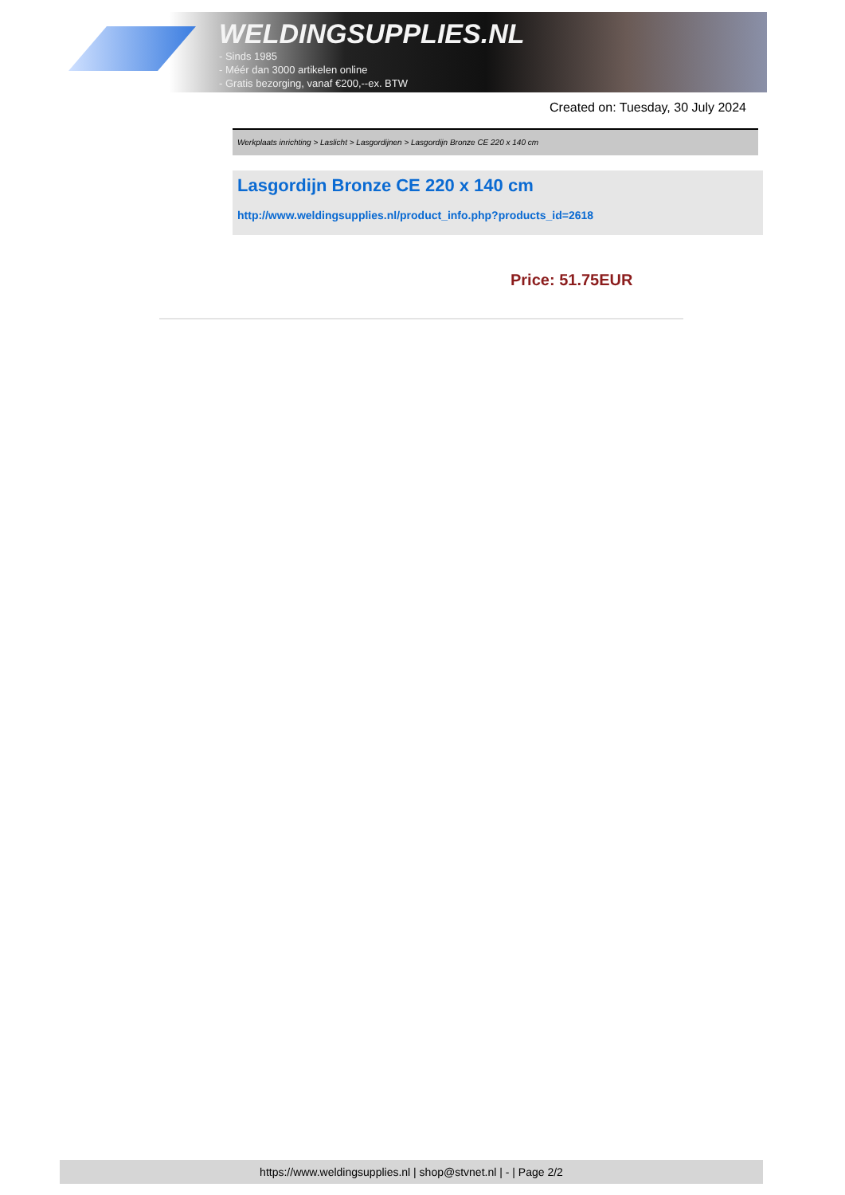WELDINGSUPPLIES.NL
- Sinds 1985
- Méér dan 3000 artikelen online
- Gratis bezorging, vanaf €200,--ex. BTW
Created on: Tuesday, 30 July 2024
Werkplaats inrichting > Laslicht > Lasgordijnen > Lasgordijn Bronze CE 220 x 140 cm
Lasgordijn Bronze CE 220 x 140 cm
http://www.weldingsupplies.nl/product_info.php?products_id=2618
Price: 51.75EUR
https://www.weldingsupplies.nl | shop@stvnet.nl | - | Page 2/2